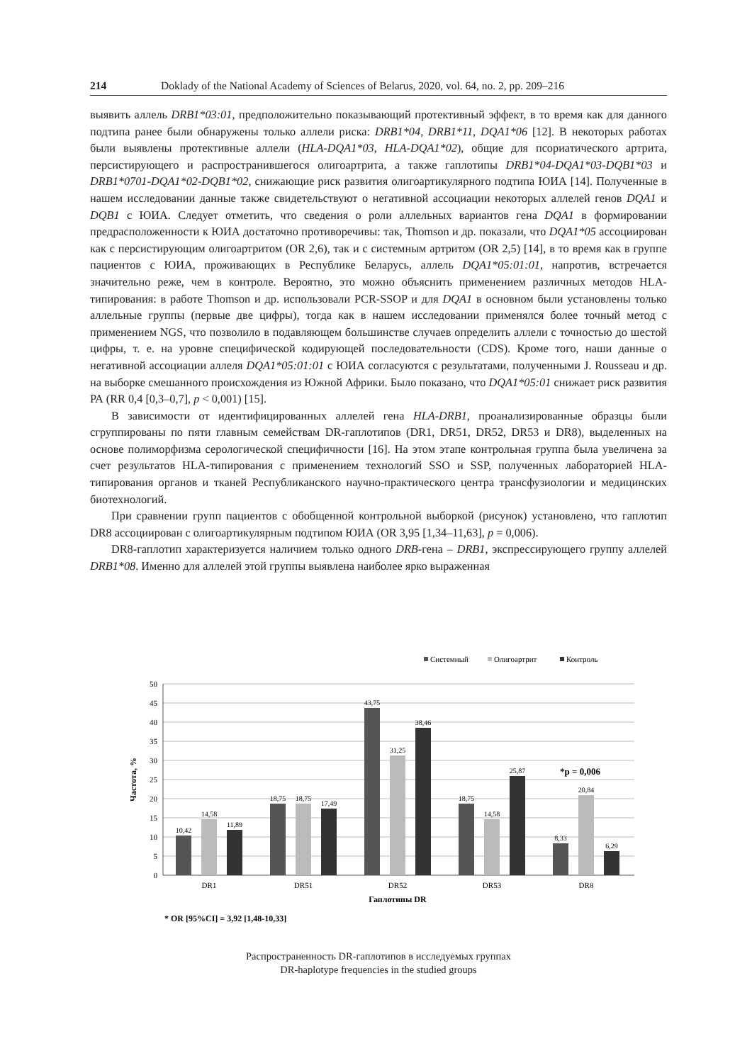214 Doklady of the National Academy of Sciences of Belarus, 2020, vol. 64, no. 2, pp. 209–216
выявить аллель DRB1*03:01, предположительно показывающий протективный эффект, в то время как для данного подтипа ранее были обнаружены только аллели риска: DRB1*04, DRB1*11, DQA1*06 [12]. В некоторых работах были выявлены протективные аллели (HLA-DQA1*03, HLA-DQA1*02), общие для псориатического артрита, персистирующего и распространившегося олигоартрита, а также гаплотипы DRB1*04-DQA1*03-DQB1*03 и DRB1*0701-DQA1*02-DQB1*02, снижающие риск развития олигоартикулярного подтипа ЮИА [14]. Полученные в нашем исследовании данные также свидетельствуют о негативной ассоциации некоторых аллелей генов DQA1 и DQB1 с ЮИА. Следует отметить, что сведения о роли аллельных вариантов гена DQA1 в формировании предрасположенности к ЮИА достаточно противоречивы: так, Thomson и др. показали, что DQA1*05 ассоциирован как с персистирующим олигоартритом (OR 2,6), так и с системным артритом (OR 2,5) [14], в то время как в группе пациентов с ЮИА, проживающих в Республике Беларусь, аллель DQA1*05:01:01, напротив, встречается значительно реже, чем в контроле. Вероятно, это можно объяснить применением различных методов HLA-типирования: в работе Thomson и др. использовали PCR-SSOP и для DQA1 в основном были установлены только аллельные группы (первые две цифры), тогда как в нашем исследовании применялся более точный метод с применением NGS, что позволило в подавляющем большинстве случаев определить аллели с точностью до шестой цифры, т. е. на уровне специфической кодирующей последовательности (CDS). Кроме того, наши данные о негативной ассоциации аллеля DQA1*05:01:01 с ЮИА согласуются с результатами, полученными J. Rousseau и др. на выборке смешанного происхождения из Южной Африки. Было показано, что DQA1*05:01 снижает риск развития РА (RR 0,4 [0,3–0,7], p < 0,001) [15].
В зависимости от идентифицированных аллелей гена HLA-DRB1, проанализированные образцы были сгруппированы по пяти главным семействам DR-гаплотипов (DR1, DR51, DR52, DR53 и DR8), выделенных на основе полиморфизма серологической специфичности [16]. На этом этапе контрольная группа была увеличена за счет результатов HLA-типирования с применением технологий SSO и SSP, полученных лабораторией HLA-типирования органов и тканей Республиканского научно-практического центра трансфузиологии и медицинских биотехнологий.
При сравнении групп пациентов с обобщенной контрольной выборкой (рисунок) установлено, что гаплотип DR8 ассоциирован с олигоартикулярным подтипом ЮИА (OR 3,95 [1,34–11,63], p = 0,006).
DR8-гаплотип характеризуется наличием только одного DRB-гена – DRB1, экспрессирующего группу аллелей DRB1*08. Именно для аллелей этой группы выявлена наиболее ярко выраженная
Системный
Олигоартрит
Контроль
50
45
40
35
30
25
20
15
10
5
0
Частота, %
10,42
14,58
11,89
18,75
18,75
17,49
43,75
31,25
38,46
18,75
14,58
25,87
8,33
20,84
6,29
*p = 0,006
DR1
DR51
DR52
DR53
DR8
Гаплотипы DR
* OR [95%CI] = 3,92 [1,48-10,33]
Распространенность DR-гаплотипов в исследуемых группах
DR-haplotype frequencies in the studied groups